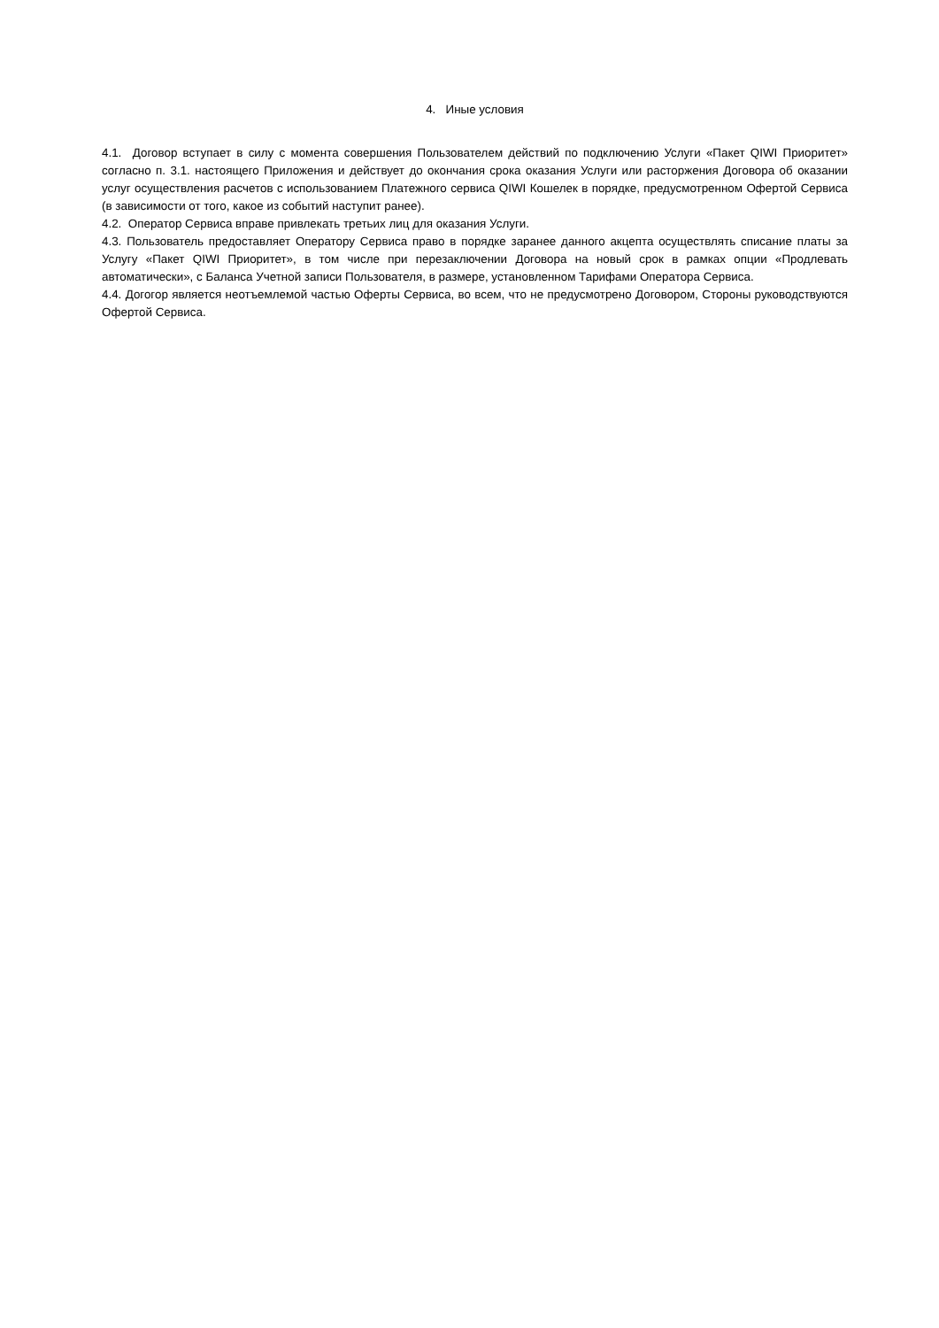4. Иные условия
4.1. Договор вступает в силу с момента совершения Пользователем действий по подключению Услуги «Пакет QIWI Приоритет» согласно п. 3.1. настоящего Приложения и действует до окончания срока оказания Услуги или расторжения Договора об оказании услуг осуществления расчетов с использованием Платежного сервиса QIWI Кошелек в порядке, предусмотренном Офертой Сервиса (в зависимости от того, какое из событий наступит ранее).
4.2. Оператор Сервиса вправе привлекать третьих лиц для оказания Услуги.
4.3. Пользователь предоставляет Оператору Сервиса право в порядке заранее данного акцепта осуществлять списание платы за Услугу «Пакет QIWI Приоритет», в том числе при перезаключении Договора на новый срок в рамках опции «Продлевать автоматически», с Баланса Учетной записи Пользователя, в размере, установленном Тарифами Оператора Сервиса.
4.4. Догогор является неотъемлемой частью Оферты Сервиса, во всем, что не предусмотрено Договором, Стороны руководствуются Офертой Сервиса.